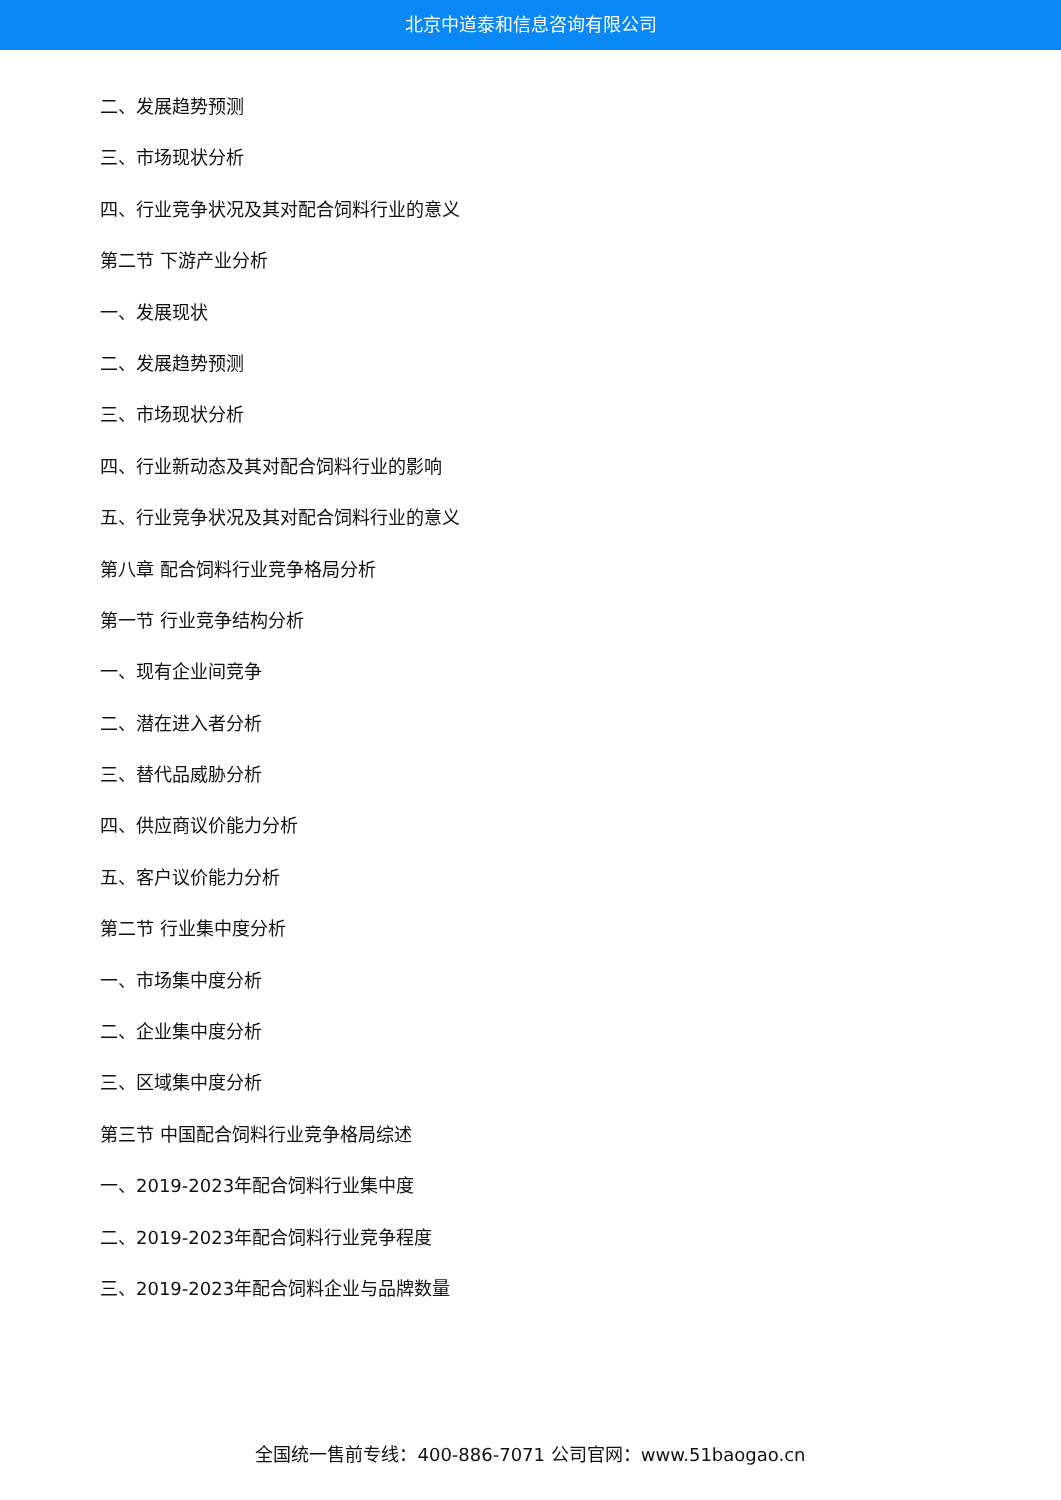北京中道泰和信息咨询有限公司
二、发展趋势预测
三、市场现状分析
四、行业竞争状况及其对配合饲料行业的意义
第二节 下游产业分析
一、发展现状
二、发展趋势预测
三、市场现状分析
四、行业新动态及其对配合饲料行业的影响
五、行业竞争状况及其对配合饲料行业的意义
第八章 配合饲料行业竞争格局分析
第一节 行业竞争结构分析
一、现有企业间竞争
二、潜在进入者分析
三、替代品威胁分析
四、供应商议价能力分析
五、客户议价能力分析
第二节 行业集中度分析
一、市场集中度分析
二、企业集中度分析
三、区域集中度分析
第三节 中国配合饲料行业竞争格局综述
一、2019-2023年配合饲料行业集中度
二、2019-2023年配合饲料行业竞争程度
三、2019-2023年配合饲料企业与品牌数量
全国统一售前专线：400-886-7071 公司官网：www.51baogao.cn